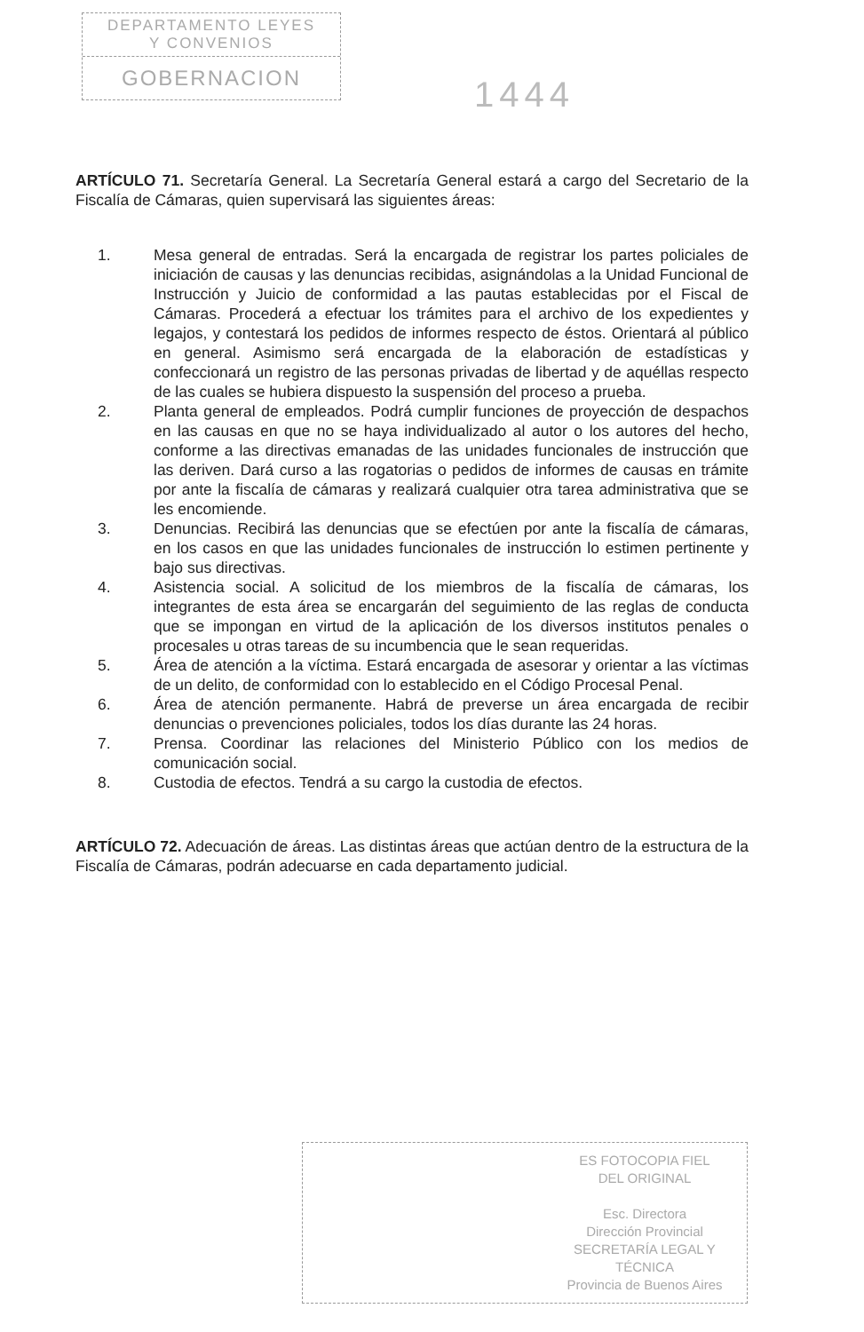DEPARTAMENTO LEYES
Y CONVENIOS
GOBERNACION
1444
ARTÍCULO 71. Secretaría General. La Secretaría General estará a cargo del Secretario de la Fiscalía de Cámaras, quien supervisará las siguientes áreas:
1. Mesa general de entradas. Será la encargada de registrar los partes policiales de iniciación de causas y las denuncias recibidas, asignándolas a la Unidad Funcional de Instrucción y Juicio de conformidad a las pautas establecidas por el Fiscal de Cámaras. Procederá a efectuar los trámites para el archivo de los expedientes y legajos, y contestará los pedidos de informes respecto de éstos. Orientará al público en general. Asimismo será encargada de la elaboración de estadísticas y confeccionará un registro de las personas privadas de libertad y de aquéllas respecto de las cuales se hubiera dispuesto la suspensión del proceso a prueba.
2. Planta general de empleados. Podrá cumplir funciones de proyección de despachos en las causas en que no se haya individualizado al autor o los autores del hecho, conforme a las directivas emanadas de las unidades funcionales de instrucción que las deriven. Dará curso a las rogatorias o pedidos de informes de causas en trámite por ante la fiscalía de cámaras y realizará cualquier otra tarea administrativa que se les encomiende.
3. Denuncias. Recibirá las denuncias que se efectúen por ante la fiscalía de cámaras, en los casos en que las unidades funcionales de instrucción lo estimen pertinente y bajo sus directivas.
4. Asistencia social. A solicitud de los miembros de la fiscalía de cámaras, los integrantes de esta área se encargarán del seguimiento de las reglas de conducta que se impongan en virtud de la aplicación de los diversos institutos penales o procesales u otras tareas de su incumbencia que le sean requeridas.
5. Área de atención a la víctima. Estará encargada de asesorar y orientar a las víctimas de un delito, de conformidad con lo establecido en el Código Procesal Penal.
6. Área de atención permanente. Habrá de preverse un área encargada de recibir denuncias o prevenciones policiales, todos los días durante las 24 horas.
7. Prensa. Coordinar las relaciones del Ministerio Público con los medios de comunicación social.
8. Custodia de efectos. Tendrá a su cargo la custodia de efectos.
ARTÍCULO 72. Adecuación de áreas. Las distintas áreas que actúan dentro de la estructura de la Fiscalía de Cámaras, podrán adecuarse en cada departamento judicial.
ES FOTOCOPIA FIEL
DEL ORIGINAL
Esc. Directora
Dirección Provincial
SECRETARÍA LEGAL Y
TÉCNICA
Provincia de Buenos Aires